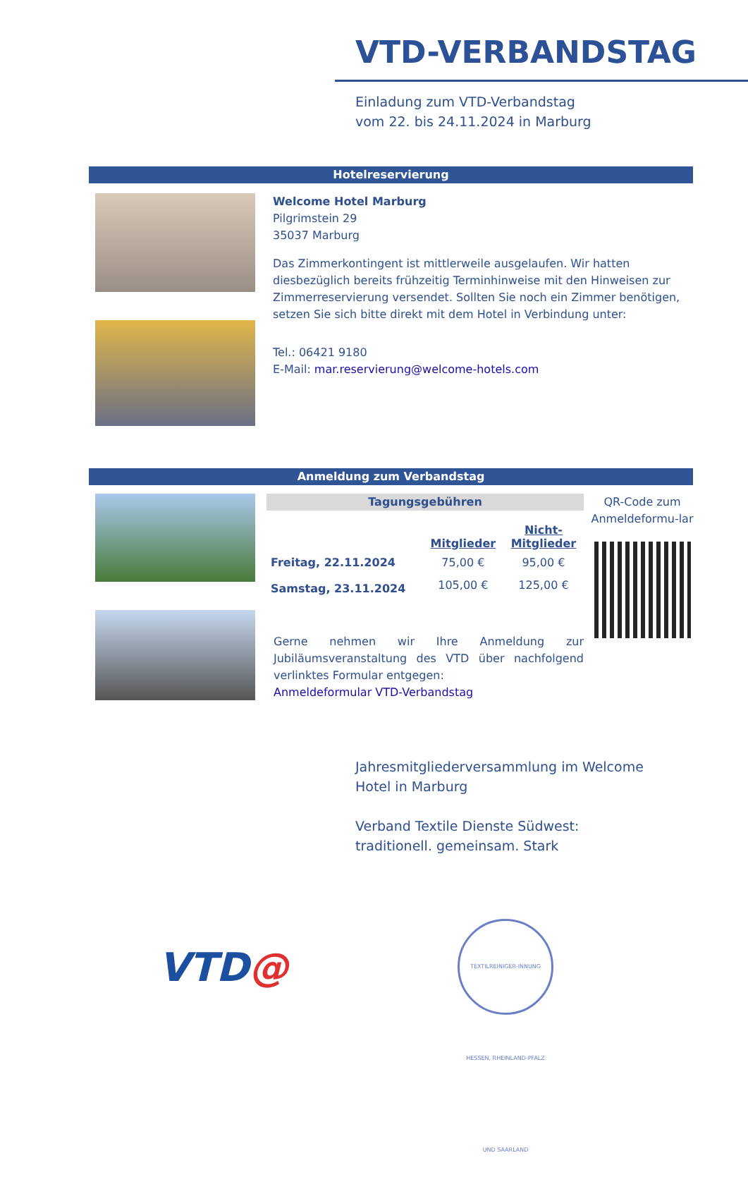VTD-VERBANDSTAG
Einladung zum VTD-Verbandstag
vom 22. bis 24.11.2024 in Marburg
Hotelreservierung
Welcome Hotel Marburg
Pilgrimstein 29
35037 Marburg
Das Zimmerkontingent ist mittlerweile ausgelaufen. Wir hatten diesbezüglich bereits frühzeitig Terminhinweise mit den Hinweisen zur Zimmerreservierung versendet. Sollten Sie noch ein Zimmer benötigen, setzen Sie sich bitte direkt mit dem Hotel in Verbindung unter:
Tel.: 06421 9180
E-Mail: mar.reservierung@welcome-hotels.com
Anmeldung zum Verbandstag
Tagungsgebühren
| | Mitglieder | Nicht- Mitglieder |
| --- | --- | --- |
| Freitag, 22.11.2024 | 75,00 € | 95,00 € |
| Samstag, 23.11.2024 | 105,00 € | 125,00 € |
Gerne nehmen wir Ihre Anmeldung zur Jubiläumsveranstaltung des VTD über nachfolgend verlinktes Formular entgegen:
Anmeldeformular VTD-Verbandstag
QR-Code zum Anmeldeformu-lar
Jahresmitgliederversammlung im Welcome
Hotel in Marburg
Verband Textile Dienste Südwest:
traditionell. gemeinsam. Stark
VTD@
TEXTILREINIGER-INNUNG HESSEN, RHEINLAND-PFALZ UND SAARLAND